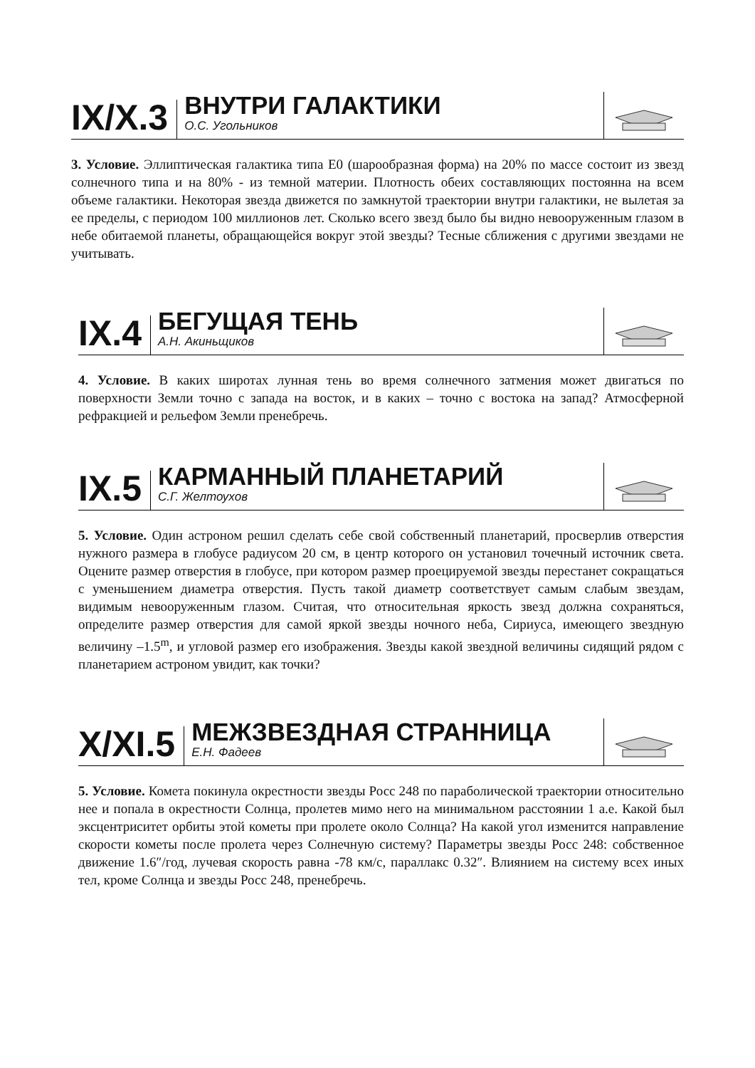IX/X.3
ВНУТРИ ГАЛАКТИКИ
О.С. Угольников
3. Условие. Эллиптическая галактика типа E0 (шарообразная форма) на 20% по массе состоит из звезд солнечного типа и на 80% - из темной материи. Плотность обеих составляющих постоянна на всем объеме галактики. Некоторая звезда движется по замкнутой траектории внутри галактики, не вылетая за ее пределы, с периодом 100 миллионов лет. Сколько всего звезд было бы видно невооруженным глазом в небе обитаемой планеты, обращающейся вокруг этой звезды? Тесные сближения с другими звездами не учитывать.
IX.4
БЕГУЩАЯ ТЕНЬ
А.Н. Акиньщиков
4. Условие. В каких широтах лунная тень во время солнечного затмения может двигаться по поверхности Земли точно с запада на восток, и в каких – точно с востока на запад? Атмосферной рефракцией и рельефом Земли пренебречь.
IX.5
КАРМАННЫЙ ПЛАНЕТАРИЙ
С.Г. Желтоухов
5. Условие. Один астроном решил сделать себе свой собственный планетарий, просверлив отверстия нужного размера в глобусе радиусом 20 см, в центр которого он установил точечный источник света. Оцените размер отверстия в глобусе, при котором размер проецируемой звезды перестанет сокращаться с уменьшением диаметра отверстия. Пусть такой диаметр соответствует самым слабым звездам, видимым невооруженным глазом. Считая, что относительная яркость звезд должна сохраняться, определите размер отверстия для самой яркой звезды ночного неба, Сириуса, имеющего звездную величину –1.5<sup>m</sup>, и угловой размер его изображения. Звезды какой звездной величины сидящий рядом с планетарием астроном увидит, как точки?
X/XI.5
МЕЖЗВЕЗДНАЯ СТРАННИЦА
Е.Н. Фадеев
5. Условие. Комета покинула окрестности звезды Росс 248 по параболической траектории относительно нее и попала в окрестности Солнца, пролетев мимо него на минимальном расстоянии 1 а.е. Какой был эксцентриситет орбиты этой кометы при пролете около Солнца? На какой угол изменится направление скорости кометы после пролета через Солнечную систему? Параметры звезды Росс 248: собственное движение 1.6″/год, лучевая скорость равна -78 км/с, параллакс 0.32″. Влиянием на систему всех иных тел, кроме Солнца и звезды Росс 248, пренебречь.